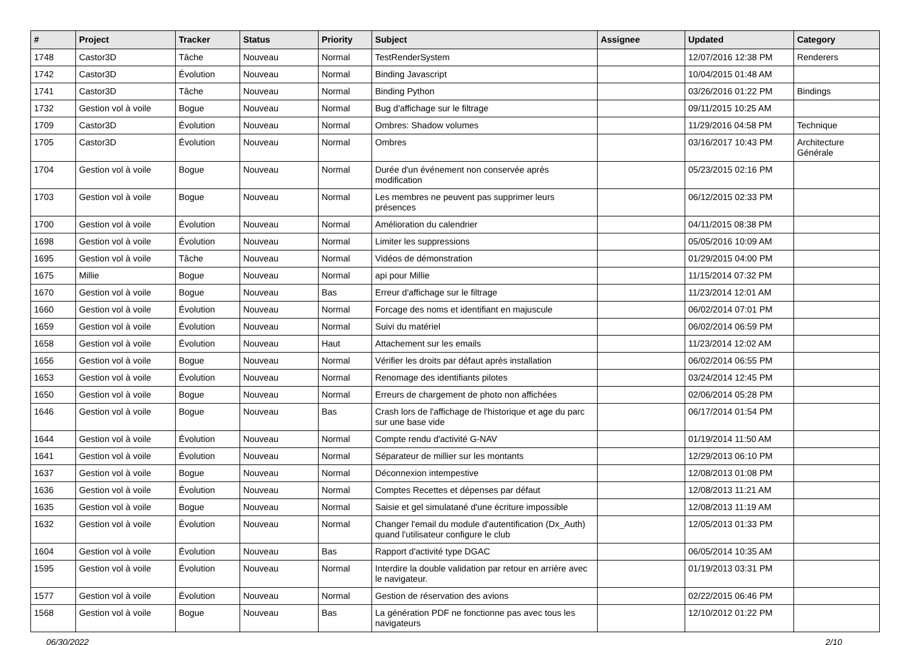| # | Project | Tracker | Status | Priority | Subject | Assignee | Updated | Category |
| --- | --- | --- | --- | --- | --- | --- | --- | --- |
| 1748 | Castor3D | Tâche | Nouveau | Normal | TestRenderSystem | | 12/07/2016 12:38 PM | Renderers |
| 1742 | Castor3D | Évolution | Nouveau | Normal | Binding Javascript | | 10/04/2015 01:48 AM | |
| 1741 | Castor3D | Tâche | Nouveau | Normal | Binding Python | | 03/26/2016 01:22 PM | Bindings |
| 1732 | Gestion vol à voile | Bogue | Nouveau | Normal | Bug d'affichage sur le filtrage | | 09/11/2015 10:25 AM | |
| 1709 | Castor3D | Évolution | Nouveau | Normal | Ombres: Shadow volumes | | 11/29/2016 04:58 PM | Technique |
| 1705 | Castor3D | Évolution | Nouveau | Normal | Ombres | | 03/16/2017 10:43 PM | Architecture Générale |
| 1704 | Gestion vol à voile | Bogue | Nouveau | Normal | Durée d'un événement non conservée après modification | | 05/23/2015 02:16 PM | |
| 1703 | Gestion vol à voile | Bogue | Nouveau | Normal | Les membres ne peuvent pas supprimer leurs présences | | 06/12/2015 02:33 PM | |
| 1700 | Gestion vol à voile | Évolution | Nouveau | Normal | Amélioration du calendrier | | 04/11/2015 08:38 PM | |
| 1698 | Gestion vol à voile | Évolution | Nouveau | Normal | Limiter les suppressions | | 05/05/2016 10:09 AM | |
| 1695 | Gestion vol à voile | Tâche | Nouveau | Normal | Vidéos de démonstration | | 01/29/2015 04:00 PM | |
| 1675 | Millie | Bogue | Nouveau | Normal | api pour Millie | | 11/15/2014 07:32 PM | |
| 1670 | Gestion vol à voile | Bogue | Nouveau | Bas | Erreur d'affichage sur le filtrage | | 11/23/2014 12:01 AM | |
| 1660 | Gestion vol à voile | Évolution | Nouveau | Normal | Forcage des noms et identifiant en majuscule | | 06/02/2014 07:01 PM | |
| 1659 | Gestion vol à voile | Évolution | Nouveau | Normal | Suivi du matériel | | 06/02/2014 06:59 PM | |
| 1658 | Gestion vol à voile | Évolution | Nouveau | Haut | Attachement sur les emails | | 11/23/2014 12:02 AM | |
| 1656 | Gestion vol à voile | Bogue | Nouveau | Normal | Vérifier les droits par défaut après installation | | 06/02/2014 06:55 PM | |
| 1653 | Gestion vol à voile | Évolution | Nouveau | Normal | Renomage des identifiants pilotes | | 03/24/2014 12:45 PM | |
| 1650 | Gestion vol à voile | Bogue | Nouveau | Normal | Erreurs de chargement de photo non affichées | | 02/06/2014 05:28 PM | |
| 1646 | Gestion vol à voile | Bogue | Nouveau | Bas | Crash lors de l'affichage de l'historique et age du parc sur une base vide | | 06/17/2014 01:54 PM | |
| 1644 | Gestion vol à voile | Évolution | Nouveau | Normal | Compte rendu d'activité G-NAV | | 01/19/2014 11:50 AM | |
| 1641 | Gestion vol à voile | Évolution | Nouveau | Normal | Séparateur de millier sur les montants | | 12/29/2013 06:10 PM | |
| 1637 | Gestion vol à voile | Bogue | Nouveau | Normal | Déconnexion intempestive | | 12/08/2013 01:08 PM | |
| 1636 | Gestion vol à voile | Évolution | Nouveau | Normal | Comptes Recettes et dépenses par défaut | | 12/08/2013 11:21 AM | |
| 1635 | Gestion vol à voile | Bogue | Nouveau | Normal | Saisie et gel simulatané d'une écriture impossible | | 12/08/2013 11:19 AM | |
| 1632 | Gestion vol à voile | Évolution | Nouveau | Normal | Changer l'email du module d'autentification (Dx_Auth) quand l'utilisateur configure le club | | 12/05/2013 01:33 PM | |
| 1604 | Gestion vol à voile | Évolution | Nouveau | Bas | Rapport d'activité type DGAC | | 06/05/2014 10:35 AM | |
| 1595 | Gestion vol à voile | Évolution | Nouveau | Normal | Interdire la double validation par retour en arrière avec le navigateur. | | 01/19/2013 03:31 PM | |
| 1577 | Gestion vol à voile | Évolution | Nouveau | Normal | Gestion de réservation des avions | | 02/22/2015 06:46 PM | |
| 1568 | Gestion vol à voile | Bogue | Nouveau | Bas | La génération PDF ne fonctionne pas avec tous les navigateurs | | 12/10/2012 01:22 PM | |
06/30/2022 2/10